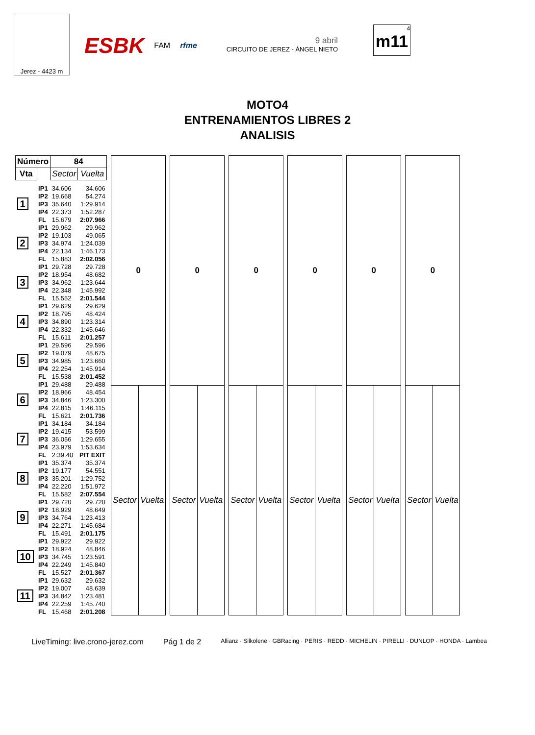Jerez - 4423 m
ESBK FAM rfme
9 abril
CIRCUITO DE JEREZ - ÁNGEL NIETO
4
m11
MOTO4
ENTRENAMIENTOS LIBRES 2
ANALISIS
| Número | | 84 | |
| --- | --- | --- | --- |
| Vta | | Sector | Vuelta |
| 1 | IP1 | 34.606 | 34.606 |
| | IP2 | 19.668 | 54.274 |
| | IP3 | 35.640 | 1:29.914 |
| | IP4 | 22.373 | 1:52.287 |
| | FL | 15.679 | 2:07.966 |
| 2 | IP1 | 29.962 | 29.962 |
| | IP2 | 19.103 | 49.065 |
| | IP3 | 34.974 | 1:24.039 |
| | IP4 | 22.134 | 1:46.173 |
| | FL | 15.883 | 2:02.056 |
| 3 | IP1 | 29.728 | 29.728 |
| | IP2 | 18.954 | 48.682 |
| | IP3 | 34.962 | 1:23.644 |
| | IP4 | 22.348 | 1:45.992 |
| | FL | 15.552 | 2:01.544 |
| 4 | IP1 | 29.629 | 29.629 |
| | IP2 | 18.795 | 48.424 |
| | IP3 | 34.890 | 1:23.314 |
| | IP4 | 22.332 | 1:45.646 |
| | FL | 15.611 | 2:01.257 |
| 5 | IP1 | 29.596 | 29.596 |
| | IP2 | 19.079 | 48.675 |
| | IP3 | 34.985 | 1:23.660 |
| | IP4 | 22.254 | 1:45.914 |
| | FL | 15.538 | 2:01.452 |
| 6 | IP1 | 29.488 | 29.488 |
| | IP2 | 18.966 | 48.454 |
| | IP3 | 34.846 | 1:23.300 |
| | IP4 | 22.815 | 1:46.115 |
| | FL | 15.621 | 2:01.736 |
| 7 | IP1 | 34.184 | 34.184 |
| | IP2 | 19.415 | 53.599 |
| | IP3 | 36.056 | 1:29.655 |
| | IP4 | 23.979 | 1:53.634 |
| | FL | 2:39.40 | PIT EXIT |
| 8 | IP1 | 35.374 | 35.374 |
| | IP2 | 19.177 | 54.551 |
| | IP3 | 35.201 | 1:29.752 |
| | IP4 | 22.220 | 1:51.972 |
| | FL | 15.582 | 2:07.554 |
| 9 | IP1 | 29.720 | 29.720 |
| | IP2 | 18.929 | 48.649 |
| | IP3 | 34.764 | 1:23.413 |
| | IP4 | 22.271 | 1:45.684 |
| | FL | 15.491 | 2:01.175 |
| 10 | IP1 | 29.922 | 29.922 |
| | IP2 | 18.924 | 48.846 |
| | IP3 | 34.745 | 1:23.591 |
| | IP4 | 22.249 | 1:45.840 |
| | FL | 15.527 | 2:01.367 |
| 11 | IP1 | 29.632 | 29.632 |
| | IP2 | 19.007 | 48.639 |
| | IP3 | 34.842 | 1:23.481 |
| | IP4 | 22.259 | 1:45.740 |
| | FL | 15.468 | 2:01.208 |
| 0 | |
| --- | --- |
| Sector | Vuelta |
| 0 | |
| --- | --- |
| Sector | Vuelta |
| 0 | |
| --- | --- |
| Sector | Vuelta |
| 0 | |
| --- | --- |
| Sector | Vuelta |
| 0 | |
| --- | --- |
| Sector | Vuelta |
| 0 | |
| --- | --- |
| Sector | Vuelta |
LiveTiming: live.crono-jerez.com Pág 1 de 2 Allianz · Silkolene · GBRacing · PERIS · REDD · MICHELIN · PIRELLI · DUNLOP · HONDA · Lambea